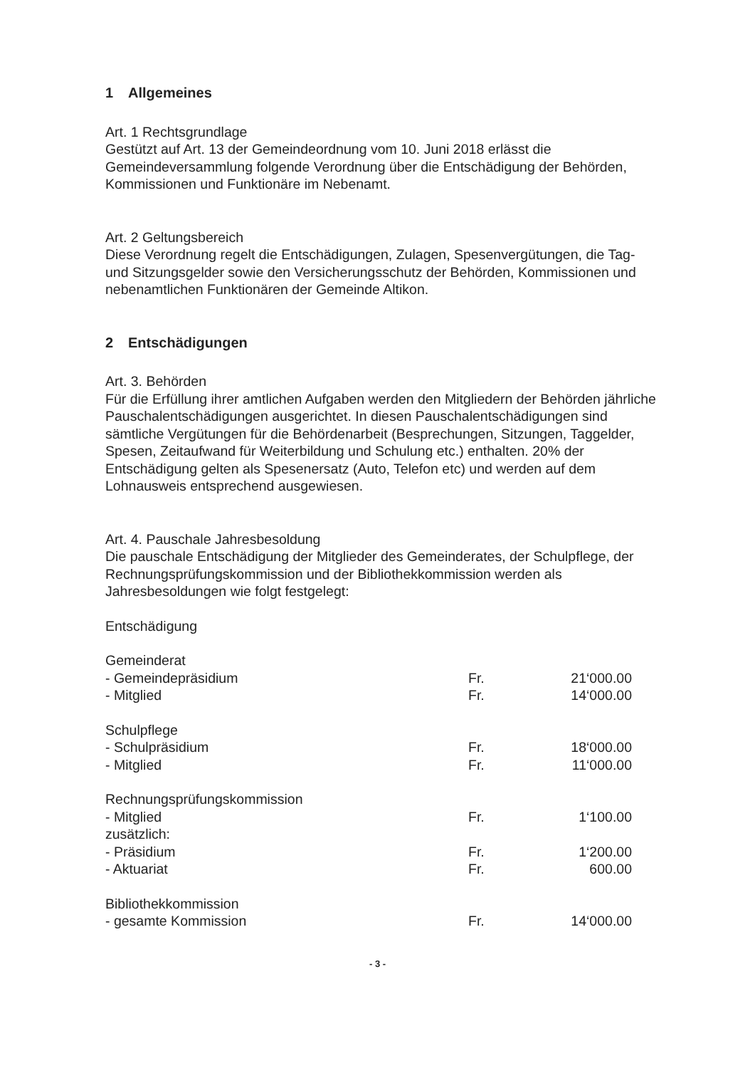1 Allgemeines
Art. 1 Rechtsgrundlage
Gestützt auf Art. 13 der Gemeindeordnung vom 10. Juni 2018 erlässt die Gemeindeversammlung folgende Verordnung über die Entschädigung der Behörden, Kommissionen und Funktionäre im Nebenamt.
Art. 2 Geltungsbereich
Diese Verordnung regelt die Entschädigungen, Zulagen, Spesenvergütungen, die Tag- und Sitzungsgelder sowie den Versicherungsschutz der Behörden, Kommissionen und nebenamtlichen Funktionären der Gemeinde Altikon.
2 Entschädigungen
Art. 3. Behörden
Für die Erfüllung ihrer amtlichen Aufgaben werden den Mitgliedern der Behörden jährliche Pauschalentschädigungen ausgerichtet. In diesen Pauschalentschädigungen sind sämtliche Vergütungen für die Behördenarbeit (Besprechungen, Sitzungen, Taggelder, Spesen, Zeitaufwand für Weiterbildung und Schulung etc.) enthalten. 20% der Entschädigung gelten als Spesenersatz (Auto, Telefon etc) und werden auf dem Lohnausweis entsprechend ausgewiesen.
Art. 4. Pauschale Jahresbesoldung
Die pauschale Entschädigung der Mitglieder des Gemeinderates, der Schulpflege, der Rechnungsprüfungskommission und der Bibliothekkommission werden als Jahresbesoldungen wie folgt festgelegt:
Entschädigung
| Gemeinderat | | |
| - Gemeindepräsidium | Fr. | 21‘000.00 |
| - Mitglied | Fr. | 14‘000.00 |
| Schulpflege | | |
| - Schulpräsidium | Fr. | 18‘000.00 |
| - Mitglied | Fr. | 11‘000.00 |
| Rechnungsprüfungskommission | | |
| - Mitglied | Fr. | 1‘100.00 |
| zusätzlich: | | |
| - Präsidium | Fr. | 1‘200.00 |
| - Aktuariat | Fr. | 600.00 |
| Bibliothekkommission | | |
| - gesamte Kommission | Fr. | 14‘000.00 |
- 3 -